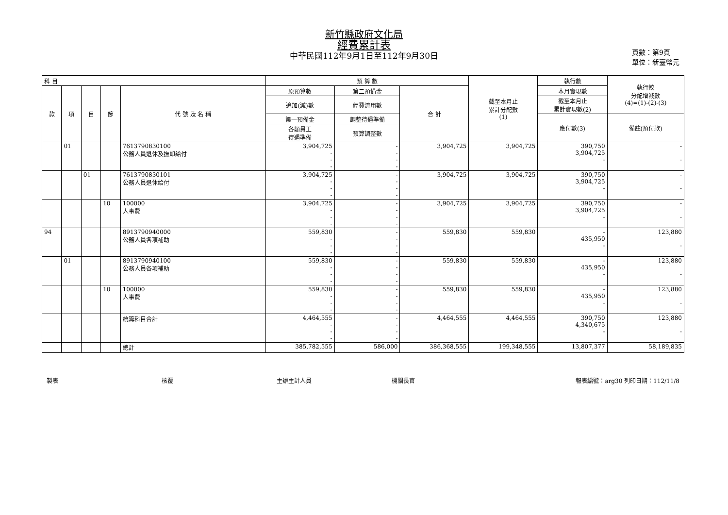新竹縣政府文化局
經費累計表
中華民國112年9月1日至112年9月30日
頁數：第9頁
單位：新臺幣元
| 科 目 | | | | | 預 算 數 | | | 截至本月止 累計分配數 (1) | 執行數 | 執行較 分配增減數 (4)=(1)-(2)-(3) |
| --- | --- | --- | --- | --- | --- | --- | --- | --- | --- | --- |
| 款 | 項 | 目 | 節 | 代 號 及 名 稱 | 原預算數 | 第二預備金 | 合 計 | | 本月實現數 | |
| | | | | | 追加(減)數 | 經費流用數 | | | 截至本月止 累計實現數(2) | |
| | | | | | 第一預備金 | 調整待遇準備 | | | 應付數(3) | 備註(預付款) |
| | | | | | 各類員工 待遇準備 | 預算調整數 | | | | |
| | 01 | | | 7613790830100 公務人員退休及撫卹給付 | 3,904,725 - - - | - - - - | 3,904,725 | 3,904,725 | 390,750 3,904,725 - | - - |
| | | 01 | | 7613790830101 公務人員退休給付 | 3,904,725 - - - | - - - - | 3,904,725 | 3,904,725 | 390,750 3,904,725 - | - - |
| | | | 10 | 100000 人事費 | 3,904,725 - - - | - - - - | 3,904,725 | 3,904,725 | 390,750 3,904,725 - | - - |
| 94 | | | | 8913790940000 公務人員各項補助 | 559,830 - - - | - - - - | 559,830 | 559,830 | - 435,950 - | 123,880 - |
| | 01 | | | 8913790940100 公務人員各項補助 | 559,830 - - - | - - - - | 559,830 | 559,830 | - 435,950 - | 123,880 - |
| | | | 10 | 100000 人事費 | 559,830 - - - | - - - - | 559,830 | 559,830 | - 435,950 - | 123,880 - |
| | | | | 統籌科目合計 | 4,464,555 - - - | - - - - | 4,464,555 | 4,464,555 | 390,750 4,340,675 - | 123,880 - |
| | | | | 總計 | 385,782,555 | 586,000 | 386,368,555 | 199,348,555 | 13,807,377 | 58,189,835 |
製表 核覆 主辦主計人員 機關長官 報表編號：arg30 列印日期：112/11/8